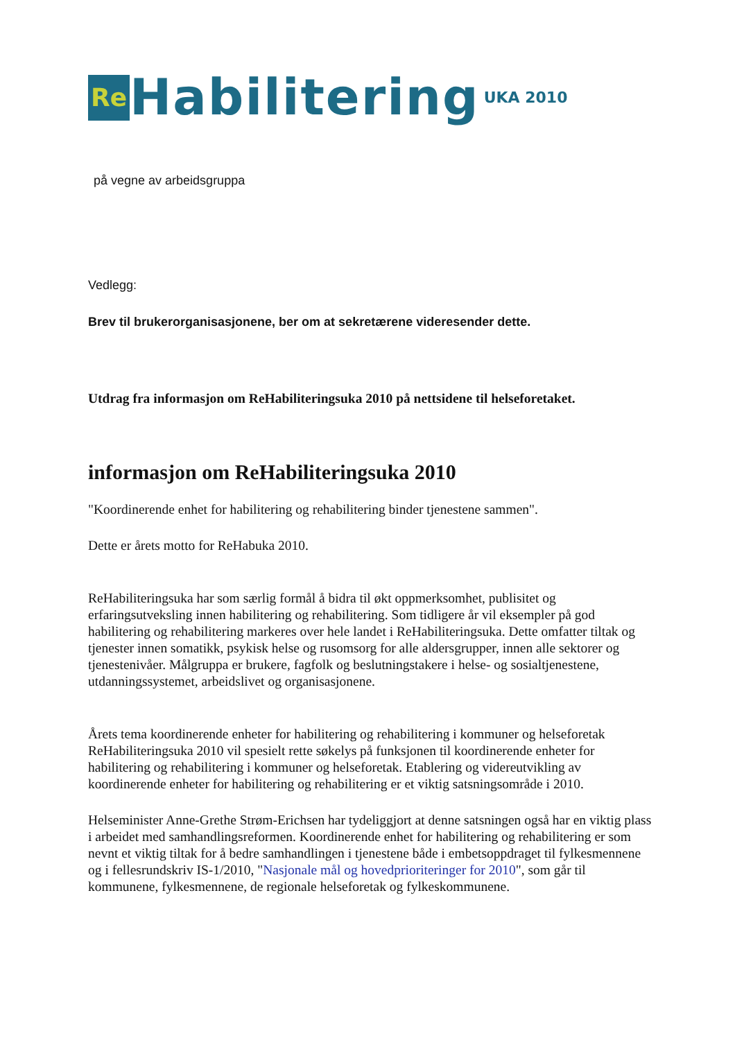Re Habilitering UKA 2010
på vegne av arbeidsgruppa
Vedlegg:
Brev til brukerorganisasjonene, ber om at sekretærene videresender dette.
Utdrag fra informasjon om ReHabiliteringsuka 2010 på nettsidene til helseforetaket.
informasjon om ReHabiliteringsuka 2010
"Koordinerende enhet for habilitering og rehabilitering binder tjenestene sammen".
Dette er årets motto for ReHabuka 2010.
ReHabiliteringsuka har som særlig formål å bidra til økt oppmerksomhet, publisitet og erfaringsutveksling innen habilitering og rehabilitering. Som tidligere år vil eksempler på god habilitering og rehabilitering markeres over hele landet i ReHabiliteringsuka. Dette omfatter tiltak og tjenester innen somatikk, psykisk helse og rusomsorg for alle aldersgrupper, innen alle sektorer og tjenestenivåer. Målgruppa er brukere, fagfolk og beslutningstakere i helse- og sosialtjenestene, utdanningssystemet, arbeidslivet og organisasjonene.
Årets tema koordinerende enheter for habilitering og rehabilitering i kommuner og helseforetak ReHabiliteringsuka 2010 vil spesielt rette søkelys på funksjonen til koordinerende enheter for habilitering og rehabilitering i kommuner og helseforetak. Etablering og videreutvikling av koordinerende enheter for habilitering og rehabilitering er et viktig satsningsområde i 2010.
Helseminister Anne-Grethe Strøm-Erichsen har tydeliggjort at denne satsningen også har en viktig plass i arbeidet med samhandlingsreformen. Koordinerende enhet for habilitering og rehabilitering er som nevnt et viktig tiltak for å bedre samhandlingen i tjenestene både i embetsoppdraget til fylkesmennene og i fellesrundskriv IS-1/2010, "Nasjonale mål og hovedprioriteringer for 2010", som går til kommunene, fylkesmennene, de regionale helseforetak og fylkeskommunene.